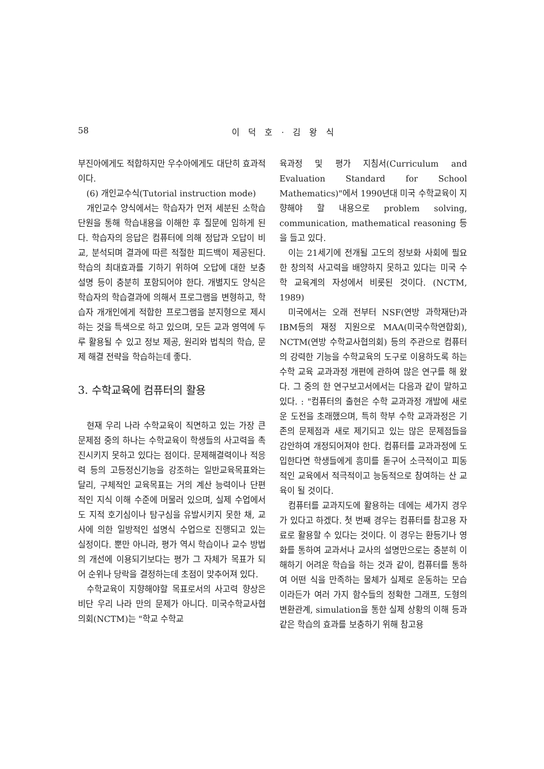58 이 덕 호 · 김 왕 식
부진아에게도 적합하지만 우수아에게도 대단히 효과적이다.
(6) 개인교수식(Tutorial instruction mode)
개인교수 양식에서는 학습자가 먼저 세분된 소학습 단원을 통해 학습내용을 이해한 후 질문에 임하게 된다. 학습자의 응답은 컴퓨터에 의해 정답과 오답이 비교, 분석되며 결과에 따른 적절한 피드백이 제공된다. 학습의 최대효과를 기하기 위하여 오답에 대한 보충 설명 등이 충분히 포함되어야 한다. 개별지도 양식은 학습자의 학습결과에 의해서 프로그램을 변형하고, 학습자 개개인에게 적합한 프로그램을 분지형으로 제시하는 것을 특색으로 하고 있으며, 모든 교과 영역에 두루 활용될 수 있고 정보 제공, 원리와 법칙의 학습, 문제 해결 전략을 학습하는데 좋다.
3. 수학교육에 컴퓨터의 활용
현재 우리 나라 수학교육이 직면하고 있는 가장 큰 문제점 중의 하나는 수학교육이 학생들의 사고력을 촉진시키지 못하고 있다는 점이다. 문제해결력이나 적응력 등의 고등정신기능을 강조하는 일반교육목표와는 달리, 구체적인 교육목표는 거의 계산 능력이나 단편적인 지식 이해 수준에 머물러 있으며, 실제 수업에서도 지적 호기심이나 탐구심을 유발시키지 못한 채, 교사에 의한 일방적인 설명식 수업으로 진행되고 있는 실정이다. 뿐만 아니라, 평가 역시 학습이나 교수 방법의 개선에 이용되기보다는 평가 그 자체가 목표가 되어 순위나 당락을 결정하는데 초점이 맞추어져 있다.
수학교육이 지향해야할 목표로서의 사고력 향상은 비단 우리 나라 만의 문제가 아니다. 미국수학교사협의회(NCTM)는 "학교 수학교
육과정 및 평가 지침서(Curriculum and Evaluation Standard for School Mathematics)"에서 1990년대 미국 수학교육이 지향해야 할 내용으로 problem solving, communication, mathematical reasoning 등을 들고 있다.
이는 21세기에 전개될 고도의 정보화 사회에 필요한 창의적 사고력을 배양하지 못하고 있다는 미국 수학 교육계의 자성에서 비롯된 것이다. (NCTM, 1989)
미국에서는 오래 전부터 NSF(연방 과학재단)과 IBM등의 재정 지원으로 MAA(미국수학연합회), NCTM(연방 수학교사협의회) 등의 주관으로 컴퓨터의 강력한 기능을 수학교육의 도구로 이용하도록 하는 수학 교육 교과과정 개편에 관하여 많은 연구를 해 왔다. 그 중의 한 연구보고서에서는 다음과 같이 말하고 있다. : "컴퓨터의 출현은 수학 교과과정 개발에 새로운 도전을 초래했으며, 특히 학부 수학 교과과정은 기존의 문제점과 새로 제기되고 있는 많은 문제점들을 감안하여 개정되어져야 한다. 컴퓨터를 교과과정에 도입한다면 학생들에게 흥미를 돋구어 소극적이고 피동적인 교육에서 적극적이고 능동적으로 참여하는 산 교육이 될 것이다.
컴퓨터를 교과지도에 활용하는 데에는 세가지 경우가 있다고 하겠다. 첫 번째 경우는 컴퓨터를 참고용 자료로 활용할 수 있다는 것이다. 이 경우는 환등기나 영화를 통하여 교과서나 교사의 설명만으로는 충분히 이해하기 어려운 학습을 하는 것과 같이, 컴퓨터를 통하여 어떤 식을 만족하는 물체가 실제로 운동하는 모습이라든가 여러 가지 함수들의 정확한 그래프, 도형의 변환관계, simulation을 통한 실제 상황의 이해 등과 같은 학습의 효과를 보충하기 위해 참고용